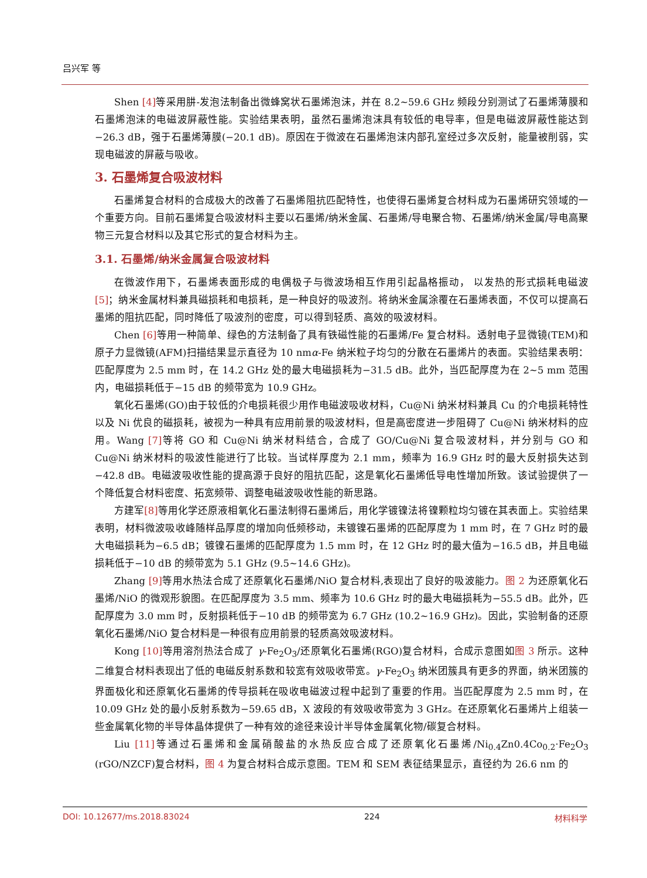吕兴军 等
Shen [4] 等采用肼-发泡法制备出微蜂窝状石墨烯泡沫，并在 8.2~59.6 GHz 频段分别测试了石墨烯薄膜和石墨烯泡沫的电磁波屏蔽性能。实验结果表明，虽然石墨烯泡沫具有较低的电导率，但是电磁波屏蔽性能达到−26.3 dB，强于石墨烯薄膜(−20.1 dB)。原因在于微波在石墨烯泡沫内部孔室经过多次反射，能量被削弱，实现电磁波的屏蔽与吸收。
3. 石墨烯复合吸波材料
石墨烯复合材料的合成极大的改善了石墨烯阻抗匹配特性，也使得石墨烯复合材料成为石墨烯研究领域的一个重要方向。目前石墨烯复合吸波材料主要以石墨烯/纳米金属、石墨烯/导电聚合物、石墨烯/纳米金属/导电高聚物三元复合材料以及其它形式的复合材料为主。
3.1. 石墨烯/纳米金属复合吸波材料
在微波作用下，石墨烯表面形成的电偶极子与微波场相互作用引起晶格振动， 以发热的形式损耗电磁波[5]；纳米金属材料兼具磁损耗和电损耗，是一种良好的吸波剂。将纳米金属涂覆在石墨烯表面，不仅可以提高石墨烯的阻抗匹配，同时降低了吸波剂的密度，可以得到轻质、高效的吸波材料。
Chen [6] 等用一种简单、绿色的方法制备了具有铁磁性能的石墨烯/Fe 复合材料。透射电子显微镜(TEM)和原子力显微镜(AFM)扫描结果显示直径为 10 nmα-Fe 纳米粒子均匀的分散在石墨烯片的表面。实验结果表明：匹配厚度为 2.5 mm 时，在 14.2 GHz 处的最大电磁损耗为−31.5 dB。此外，当匹配厚度为在 2~5 mm 范围内，电磁损耗低于−15 dB 的频带宽为 10.9 GHz。
氧化石墨烯(GO)由于较低的介电损耗很少用作电磁波吸收材料，Cu@Ni 纳米材料兼具 Cu 的介电损耗特性以及 Ni 优良的磁损耗，被视为一种具有应用前景的吸波材料，但是高密度进一步阻碍了 Cu@Ni 纳米材料的应用。Wang [7] 等将 GO 和 Cu@Ni 纳米材料结合，合成了 GO/Cu@Ni 复合吸波材料，并分别与 GO 和 Cu@Ni 纳米材料的吸波性能进行了比较。当试样厚度为 2.1 mm，频率为 16.9 GHz 时的最大反射损失达到−42.8 dB。电磁波吸收性能的提高源于良好的阻抗匹配，这是氧化石墨烯低导电性增加所致。该试验提供了一个降低复合材料密度、拓宽频带、调整电磁波吸收性能的新思路。
方建军[8] 等用化学还原液相氧化石墨法制得石墨烯后，用化学镀镍法将镍颗粒均匀镀在其表面上。实验结果表明，材料微波吸收峰随样品厚度的增加向低频移动，未镀镍石墨烯的匹配厚度为 1 mm 时，在 7 GHz 时的最大电磁损耗为−6.5 dB；镀镍石墨烯的匹配厚度为 1.5 mm 时，在 12 GHz 时的最大值为−16.5 dB，并且电磁损耗低于−10 dB 的频带宽为 5.1 GHz (9.5~14.6 GHz)。
Zhang [9] 等用水热法合成了还原氧化石墨烯/NiO 复合材料,表现出了良好的吸波能力。图 2 为还原氧化石墨烯/NiO 的微观形貌图。在匹配厚度为 3.5 mm、频率为 10.6 GHz 时的最大电磁损耗为−55.5 dB。此外，匹配厚度为 3.0 mm 时，反射损耗低于−10 dB 的频带宽为 6.7 GHz (10.2~16.9 GHz)。因此，实验制备的还原氧化石墨烯/NiO 复合材料是一种很有应用前景的轻质高效吸波材料。
Kong [10] 等用溶剂热法合成了 γ-Fe<sub>2</sub>O<sub>3</sub>/还原氧化石墨烯(RGO)复合材料，合成示意图如图 3 所示。这种二维复合材料表现出了低的电磁反射系数和较宽有效吸收带宽。γ-Fe<sub>2</sub>O<sub>3</sub> 纳米团簇具有更多的界面，纳米团簇的界面极化和还原氧化石墨烯的传导损耗在吸收电磁波过程中起到了重要的作用。当匹配厚度为 2.5 mm 时，在 10.09 GHz 处的最小反射系数为−59.65 dB，X 波段的有效吸收带宽为 3 GHz。在还原氧化石墨烯片上组装一些金属氧化物的半导体晶体提供了一种有效的途径来设计半导体金属氧化物/碳复合材料。
Liu [11] 等通过石墨烯和金属硝酸盐的水热反应合成了还原氧化石墨烯/Ni<sub>0.4</sub>Zn0.4Co<sub>0.2</sub>·Fe<sub>2</sub>O<sub>3</sub> (rGO/NZCF)复合材料，图 4 为复合材料合成示意图。TEM 和 SEM 表征结果显示，直径约为 26.6 nm 的
DOI: 10.12677/ms.2018.83024 224 材料科学